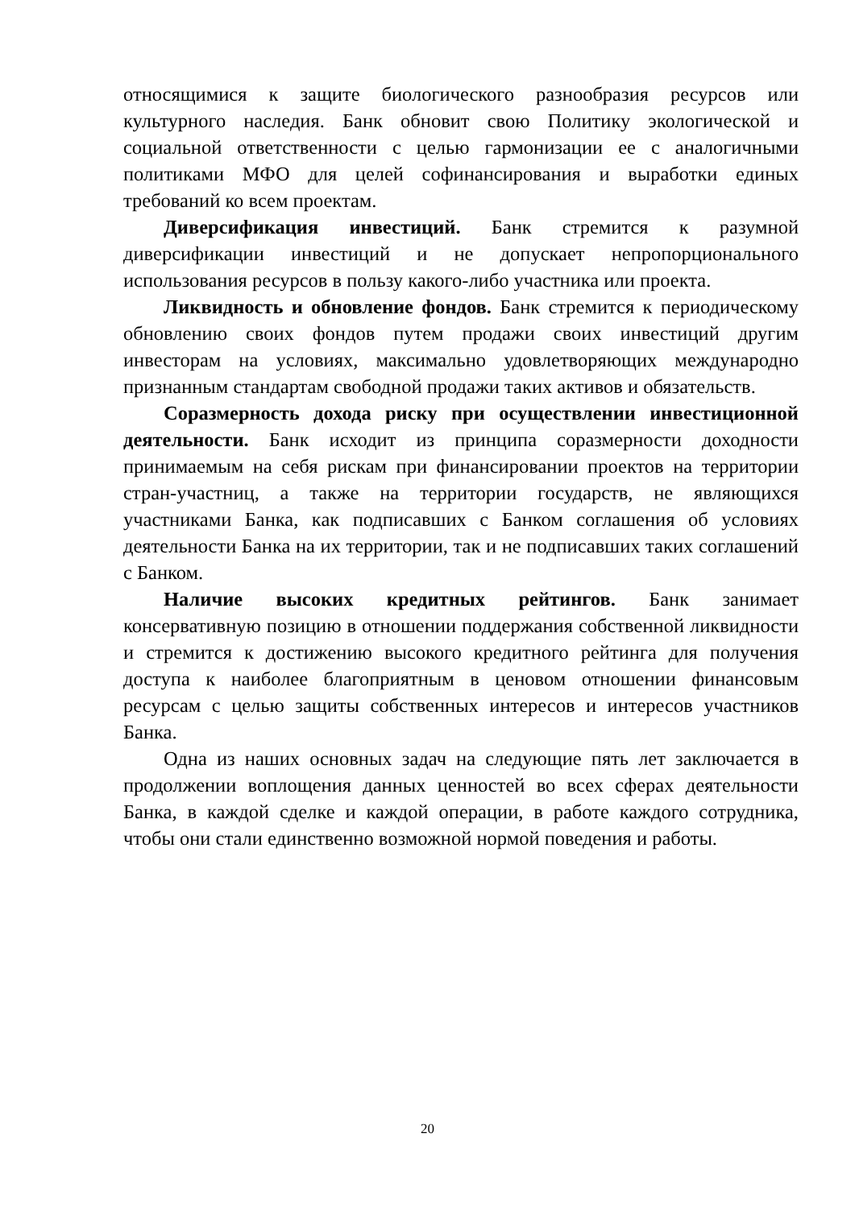относящимися к защите биологического разнообразия ресурсов или культурного наследия. Банк обновит свою Политику экологической и социальной ответственности с целью гармонизации ее с аналогичными политиками МФО для целей софинансирования и выработки единых требований ко всем проектам.
Диверсификация инвестиций. Банк стремится к разумной диверсификации инвестиций и не допускает непропорционального использования ресурсов в пользу какого-либо участника или проекта.
Ликвидность и обновление фондов. Банк стремится к периодическому обновлению своих фондов путем продажи своих инвестиций другим инвесторам на условиях, максимально удовлетворяющих международно признанным стандартам свободной продажи таких активов и обязательств.
Соразмерность дохода риску при осуществлении инвестиционной деятельности. Банк исходит из принципа соразмерности доходности принимаемым на себя рискам при финансировании проектов на территории стран-участниц, а также на территории государств, не являющихся участниками Банка, как подписавших с Банком соглашения об условиях деятельности Банка на их территории, так и не подписавших таких соглашений с Банком.
Наличие высоких кредитных рейтингов. Банк занимает консервативную позицию в отношении поддержания собственной ликвидности и стремится к достижению высокого кредитного рейтинга для получения доступа к наиболее благоприятным в ценовом отношении финансовым ресурсам с целью защиты собственных интересов и интересов участников Банка.
Одна из наших основных задач на следующие пять лет заключается в продолжении воплощения данных ценностей во всех сферах деятельности Банка, в каждой сделке и каждой операции, в работе каждого сотрудника, чтобы они стали единственно возможной нормой поведения и работы.
20